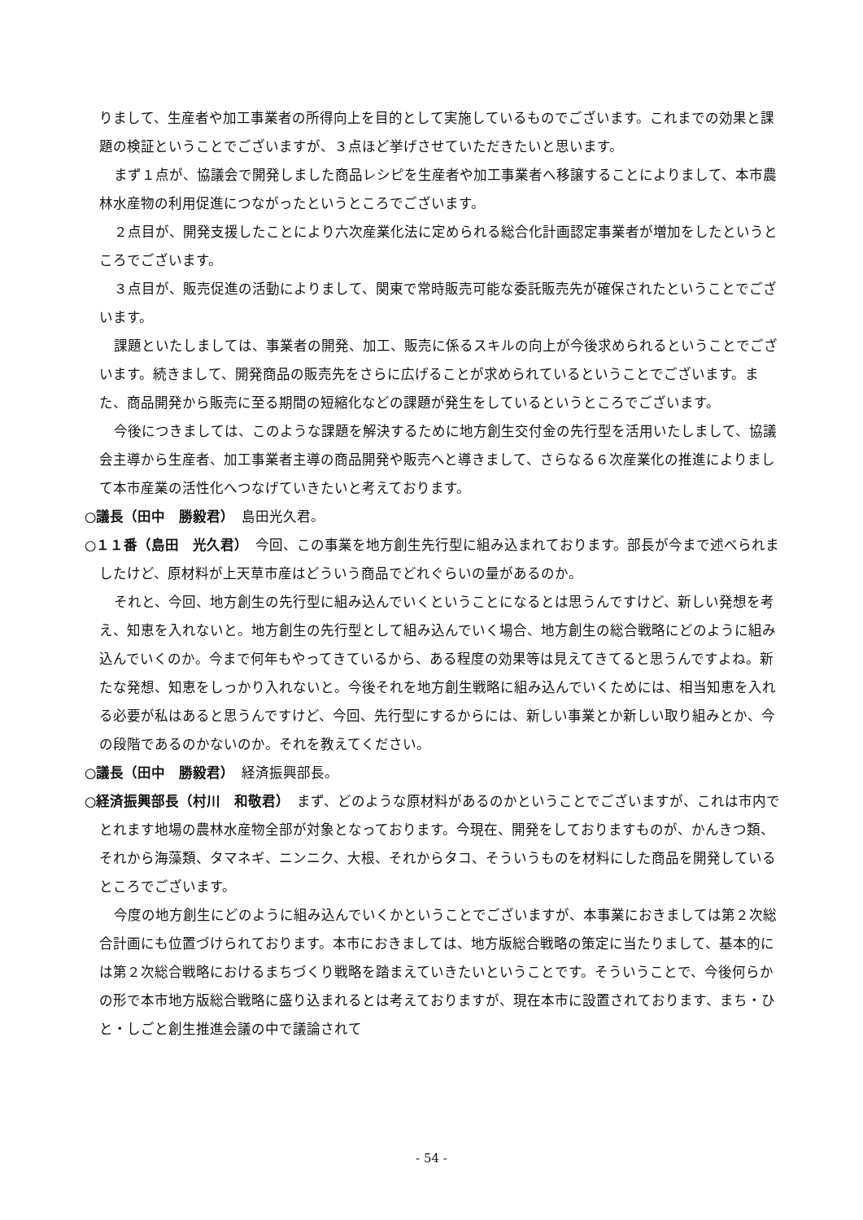りまして、生産者や加工事業者の所得向上を目的として実施しているものでございます。これまでの効果と課題の検証ということでございますが、３点ほど挙げさせていただきたいと思います。
まず１点が、協議会で開発しました商品レシピを生産者や加工事業者へ移譲することによりまして、本市農林水産物の利用促進につながったというところでございます。
２点目が、開発支援したことにより六次産業化法に定められる総合化計画認定事業者が増加をしたというところでございます。
３点目が、販売促進の活動によりまして、関東で常時販売可能な委託販売先が確保されたということでございます。
課題といたしましては、事業者の開発、加工、販売に係るスキルの向上が今後求められるということでございます。続きまして、開発商品の販売先をさらに広げることが求められているということでございます。また、商品開発から販売に至る期間の短縮化などの課題が発生をしているというところでございます。
今後につきましては、このような課題を解決するために地方創生交付金の先行型を活用いたしまして、協議会主導から生産者、加工事業者主導の商品開発や販売へと導きまして、さらなる６次産業化の推進によりまして本市産業の活性化へつなげていきたいと考えております。
○議長（田中　勝毅君）　島田光久君。
○１１番（島田　光久君）　今回、この事業を地方創生先行型に組み込まれております。部長が今まで述べられましたけど、原材料が上天草市産はどういう商品でどれぐらいの量があるのか。
それと、今回、地方創生の先行型に組み込んでいくということになるとは思うんですけど、新しい発想を考え、知恵を入れないと。地方創生の先行型として組み込んでいく場合、地方創生の総合戦略にどのように組み込んでいくのか。今まで何年もやってきているから、ある程度の効果等は見えてきてると思うんですよね。新たな発想、知恵をしっかり入れないと。今後それを地方創生戦略に組み込んでいくためには、相当知恵を入れる必要が私はあると思うんですけど、今回、先行型にするからには、新しい事業とか新しい取り組みとか、今の段階であるのかないのか。それを教えてください。
○議長（田中　勝毅君）　経済振興部長。
○経済振興部長（村川　和敬君）　まず、どのような原材料があるのかということでございますが、これは市内でとれます地場の農林水産物全部が対象となっております。今現在、開発をしておりますものが、かんきつ類、それから海藻類、タマネギ、ニンニク、大根、それからタコ、そういうものを材料にした商品を開発しているところでございます。
今度の地方創生にどのように組み込んでいくかということでございますが、本事業におきましては第２次総合計画にも位置づけられております。本市におきましては、地方版総合戦略の策定に当たりまして、基本的には第２次総合戦略におけるまちづくり戦略を踏まえていきたいということです。そういうことで、今後何らかの形で本市地方版総合戦略に盛り込まれるとは考えておりますが、現在本市に設置されております、まち・ひと・しごと創生推進会議の中で議論されて
- 54 -